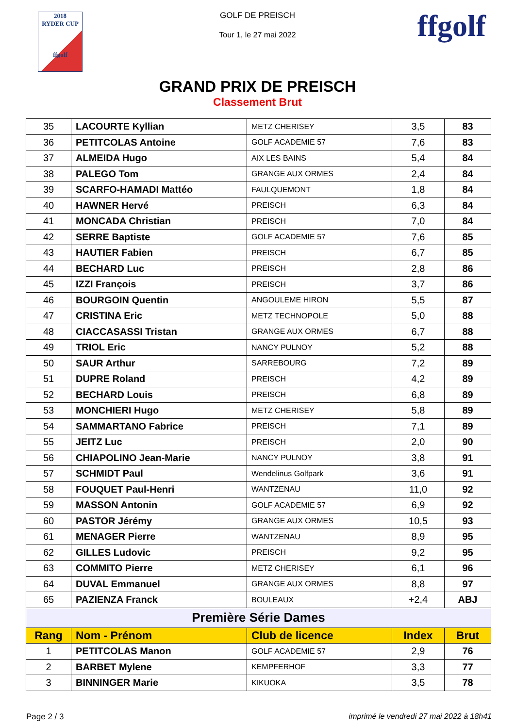2018
RYDER CUP
ffgolf
GOLF DE PREISCH
Tour 1, le 27 mai 2022
ffgolf
GRAND PRIX DE PREISCH
Classement Brut
| 35 | LACOURTE Kyllian | METZ CHERISEY | 3,5 | 83 |
| 36 | PETITCOLAS Antoine | GOLF ACADEMIE 57 | 7,6 | 83 |
| 37 | ALMEIDA Hugo | AIX LES BAINS | 5,4 | 84 |
| 38 | PALEGO Tom | GRANGE AUX ORMES | 2,4 | 84 |
| 39 | SCARFO-HAMADI Mattéo | FAULQUEMONT | 1,8 | 84 |
| 40 | HAWNER Hervé | PREISCH | 6,3 | 84 |
| 41 | MONCADA Christian | PREISCH | 7,0 | 84 |
| 42 | SERRE Baptiste | GOLF ACADEMIE 57 | 7,6 | 85 |
| 43 | HAUTIER Fabien | PREISCH | 6,7 | 85 |
| 44 | BECHARD Luc | PREISCH | 2,8 | 86 |
| 45 | IZZI François | PREISCH | 3,7 | 86 |
| 46 | BOURGOIN Quentin | ANGOULEME HIRON | 5,5 | 87 |
| 47 | CRISTINA Eric | METZ TECHNOPOLE | 5,0 | 88 |
| 48 | CIACCASASSI Tristan | GRANGE AUX ORMES | 6,7 | 88 |
| 49 | TRIOL Eric | NANCY PULNOY | 5,2 | 88 |
| 50 | SAUR Arthur | SARREBOURG | 7,2 | 89 |
| 51 | DUPRE Roland | PREISCH | 4,2 | 89 |
| 52 | BECHARD Louis | PREISCH | 6,8 | 89 |
| 53 | MONCHIERI Hugo | METZ CHERISEY | 5,8 | 89 |
| 54 | SAMMARTANO Fabrice | PREISCH | 7,1 | 89 |
| 55 | JEITZ Luc | PREISCH | 2,0 | 90 |
| 56 | CHIAPOLINO Jean-Marie | NANCY PULNOY | 3,8 | 91 |
| 57 | SCHMIDT Paul | Wendelinus Golfpark | 3,6 | 91 |
| 58 | FOUQUET Paul-Henri | WANTZENAU | 11,0 | 92 |
| 59 | MASSON Antonin | GOLF ACADEMIE 57 | 6,9 | 92 |
| 60 | PASTOR Jérémy | GRANGE AUX ORMES | 10,5 | 93 |
| 61 | MENAGER Pierre | WANTZENAU | 8,9 | 95 |
| 62 | GILLES Ludovic | PREISCH | 9,2 | 95 |
| 63 | COMMITO Pierre | METZ CHERISEY | 6,1 | 96 |
| 64 | DUVAL Emmanuel | GRANGE AUX ORMES | 8,8 | 97 |
| 65 | PAZIENZA Franck | BOULEAUX | +2,4 | ABJ |
| Première Série Dames | | | | |
| Rang | Nom - Prénom | Club de licence | Index | Brut |
| 1 | PETITCOLAS Manon | GOLF ACADEMIE 57 | 2,9 | 76 |
| 2 | BARBET Mylene | KEMPFERHOF | 3,3 | 77 |
| 3 | BINNINGER Marie | KIKUOKA | 3,5 | 78 |
Page 2 / 3 imprimé le vendredi 27 mai 2022 à 18h41